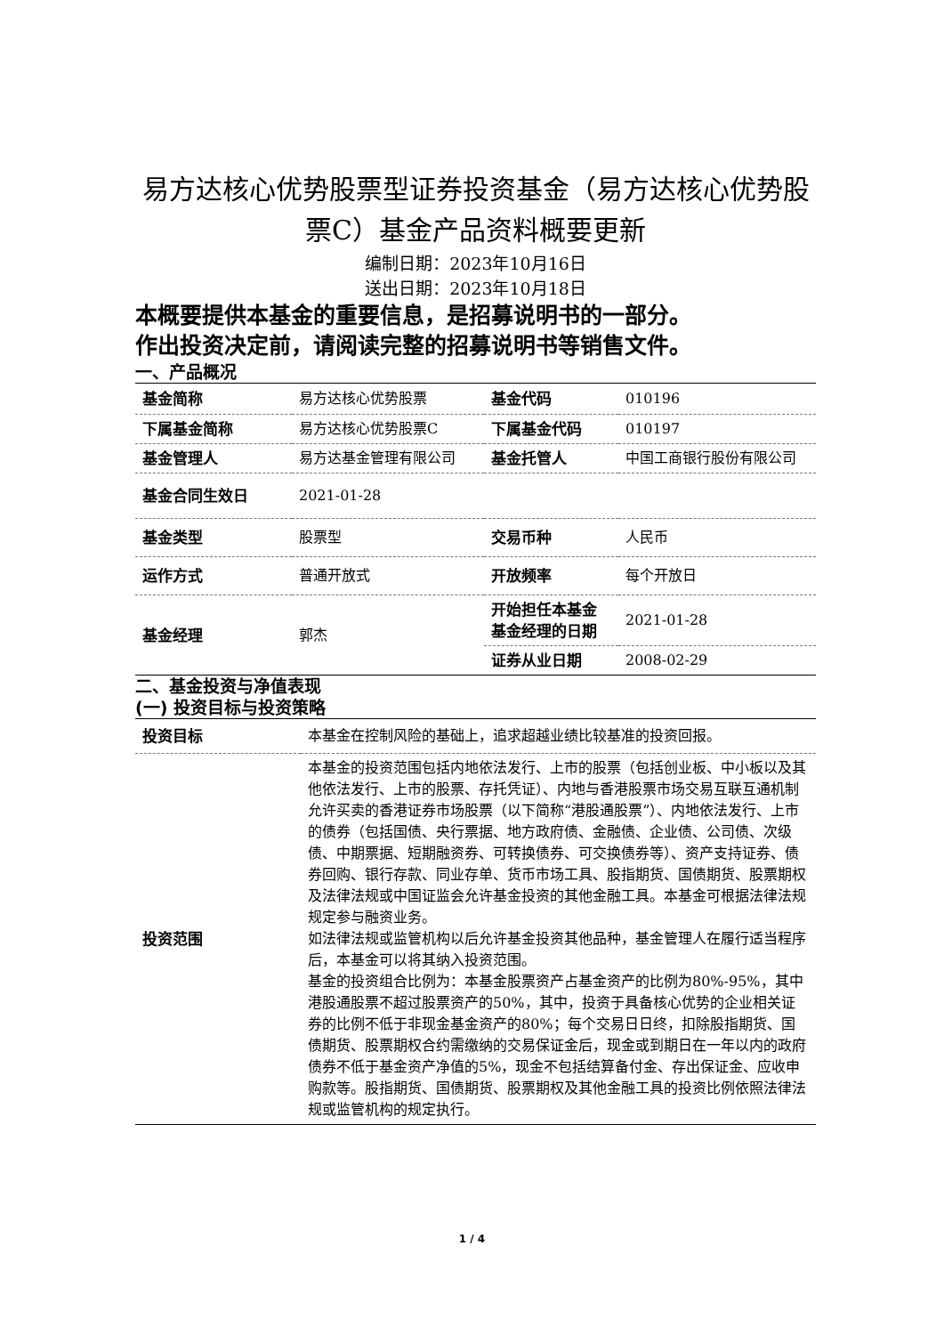易方达核心优势股票型证券投资基金（易方达核心优势股票C）基金产品资料概要更新
编制日期：2023年10月16日
送出日期：2023年10月18日
本概要提供本基金的重要信息，是招募说明书的一部分。
作出投资决定前，请阅读完整的招募说明书等销售文件。
一、产品概况
| 基金简称 | 易方达核心优势股票 | 基金代码 | 010196 |
| 下属基金简称 | 易方达核心优势股票C | 下属基金代码 | 010197 |
| 基金管理人 | 易方达基金管理有限公司 | 基金托管人 | 中国工商银行股份有限公司 |
| 基金合同生效日 | 2021-01-28 | | |
| 基金类型 | 股票型 | 交易币种 | 人民币 |
| 运作方式 | 普通开放式 | 开放频率 | 每个开放日 |
| 基金经理 | 郭杰 | 开始担任本基金基金经理的日期 | 2021-01-28 |
| | | 证券从业日期 | 2008-02-29 |
二、基金投资与净值表现
(一) 投资目标与投资策略
| 投资目标 | 本基金在控制风险的基础上，追求超越业绩比较基准的投资回报。 |
| 投资范围 | 本基金的投资范围包括内地依法发行、上市的股票（包括创业板、中小板以及其他依法发行、上市的股票、存托凭证）、内地与香港股票市场交易互联互通机制允许买卖的香港证券市场股票（以下简称“港股通股票”）、内地依法发行、上市的债券（包括国债、央行票据、地方政府债、金融债、企业债、公司债、次级债、中期票据、短期融资券、可转换债券、可交换债券等）、资产支持证券、债券回购、银行存款、同业存单、货币市场工具、股指期货、国债期货、股票期权及法律法规或中国证监会允许基金投资的其他金融工具。本基金可根据法律法规规定参与融资业务。 如法律法规或监管机构以后允许基金投资其他品种，基金管理人在履行适当程序后，本基金可以将其纳入投资范围。 基金的投资组合比例为：本基金股票资产占基金资产的比例为80%-95%，其中港股通股票不超过股票资产的50%，其中，投资于具备核心优势的企业相关证券的比例不低于非现金基金资产的80%；每个交易日日终，扣除股指期货、国债期货、股票期权合约需缴纳的交易保证金后，现金或到期日在一年以内的政府债券不低于基金资产净值的5%，现金不包括结算备付金、存出保证金、应收申购款等。股指期货、国债期货、股票期权及其他金融工具的投资比例依照法律法规或监管机构的规定执行。 |
1 / 4